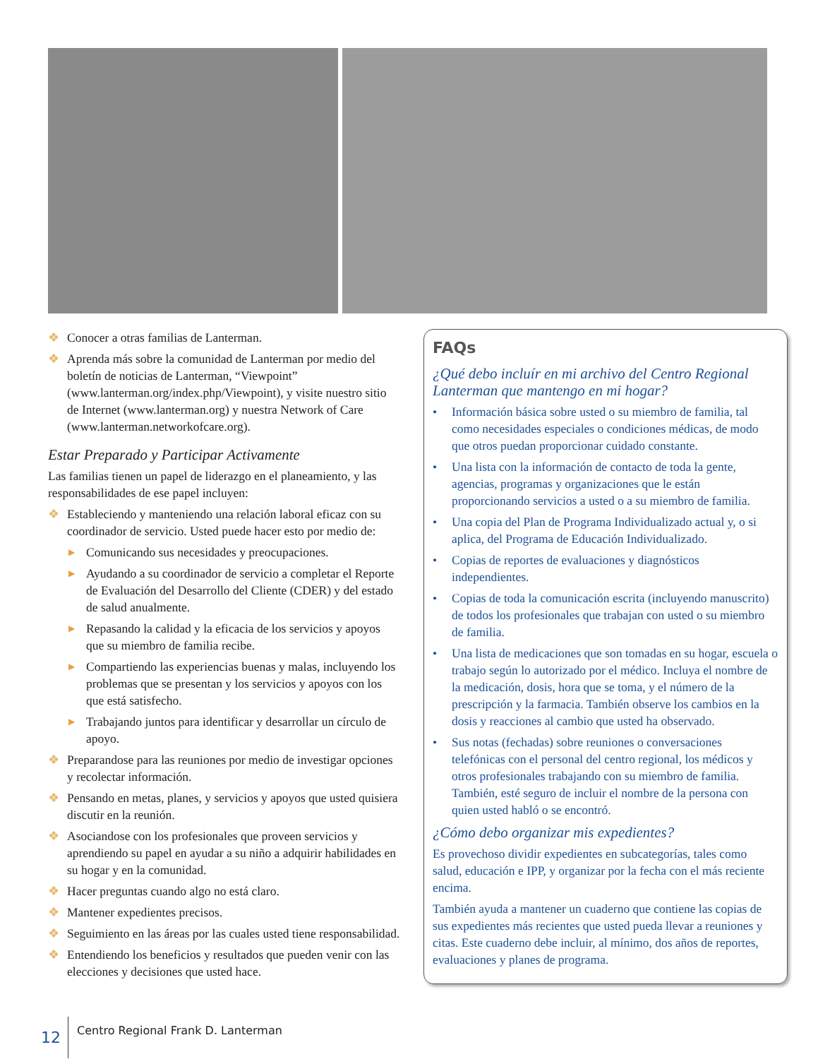❖ Conocer a otras familias de Lanterman.
❖ Aprenda más sobre la comunidad de Lanterman por medio del boletín de noticias de Lanterman, “Viewpoint” (www.lanterman.org/index.php/Viewpoint), y visite nuestro sitio de Internet (www.lanterman.org) y nuestra Network of Care (www.lanterman.networkofcare.org).
Estar Preparado y Participar Activamente
Las familias tienen un papel de liderazgo en el planeamiento, y las responsabilidades de ese papel incluyen:
❖ Estableciendo y manteniendo una relación laboral eficaz con su coordinador de servicio. Usted puede hacer esto por medio de:
▶ Comunicando sus necesidades y preocupaciones.
▶ Ayudando a su coordinador de servicio a completar el Reporte de Evaluación del Desarrollo del Cliente (CDER) y del estado de salud anualmente.
▶ Repasando la calidad y la eficacia de los servicios y apoyos que su miembro de familia recibe.
▶ Compartiendo las experiencias buenas y malas, incluyendo los problemas que se presentan y los servicios y apoyos con los que está satisfecho.
▶ Trabajando juntos para identificar y desarrollar un círculo de apoyo.
❖ Preparandose para las reuniones por medio de investigar opciones y recolectar información.
❖ Pensando en metas, planes, y servicios y apoyos que usted quisiera discutir en la reunión.
❖ Asociandose con los profesionales que proveen servicios y aprendiendo su papel en ayudar a su niño a adquirir habilidades en su hogar y en la comunidad.
❖ Hacer preguntas cuando algo no está claro.
❖ Mantener expedientes precisos.
❖ Seguimiento en las áreas por las cuales usted tiene responsabilidad.
❖ Entendiendo los beneficios y resultados que pueden venir con las elecciones y decisiones que usted hace.
FAQs
¿Qué debo incluír en mi archivo del Centro Regional Lanterman que mantengo en mi hogar?
• Información básica sobre usted o su miembro de familia, tal como necesidades especiales o condiciones médicas, de modo que otros puedan proporcionar cuidado constante.
• Una lista con la información de contacto de toda la gente, agencias, programas y organizaciones que le están proporcionando servicios a usted o a su miembro de familia.
• Una copia del Plan de Programa Individualizado actual y, o si aplica, del Programa de Educación Individualizado.
• Copias de reportes de evaluaciones y diagnósticos independientes.
• Copias de toda la comunicación escrita (incluyendo manuscrito) de todos los profesionales que trabajan con usted o su miembro de familia.
• Una lista de medicaciones que son tomadas en su hogar, escuela o trabajo según lo autorizado por el médico. Incluya el nombre de la medicación, dosis, hora que se toma, y el número de la prescripción y la farmacia. También observe los cambios en la dosis y reacciones al cambio que usted ha observado.
• Sus notas (fechadas) sobre reuniones o conversaciones telefónicas con el personal del centro regional, los médicos y otros profesionales trabajando con su miembro de familia. También, esté seguro de incluir el nombre de la persona con quien usted habló o se encontró.
¿Cómo debo organizar mis expedientes?
Es provechoso dividir expedientes en subcategorías, tales como salud, educación e IPP, y organizar por la fecha con el más reciente encima.
También ayuda a mantener un cuaderno que contiene las copias de sus expedientes más recientes que usted pueda llevar a reuniones y citas. Este cuaderno debe incluir, al mínimo, dos años de reportes, evaluaciones y planes de programa.
12 Centro Regional Frank D. Lanterman